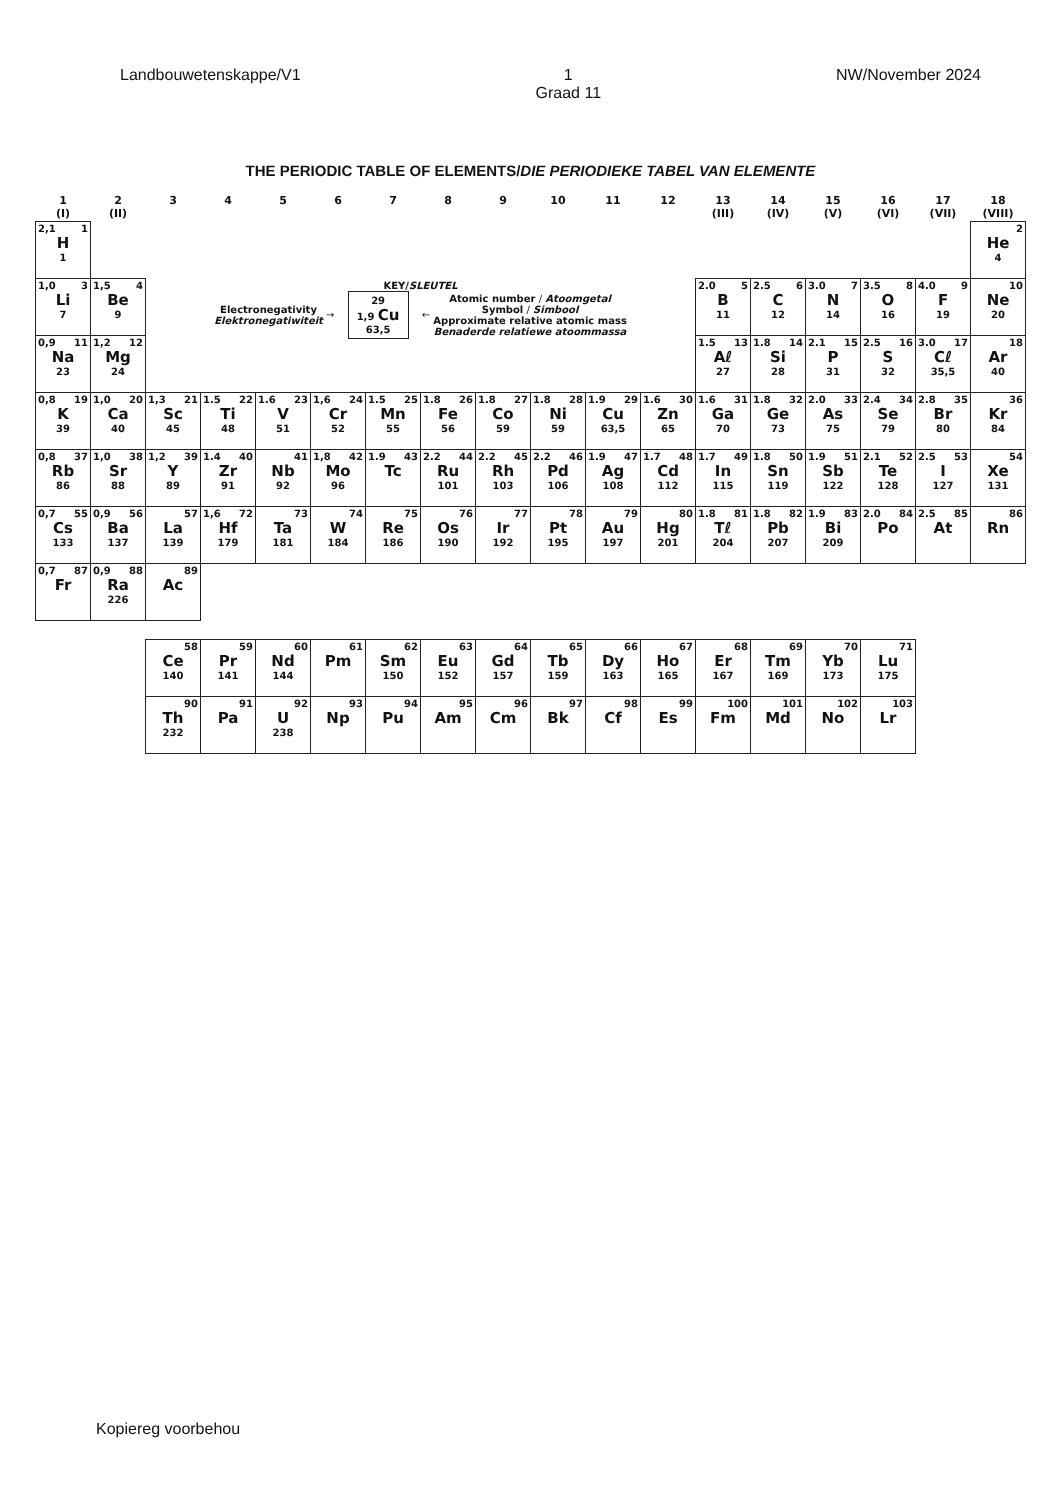Landbouwetenskappe/V1 1
Graad 11 NW/November 2024
THE PERIODIC TABLE OF ELEMENTS/DIE PERIODIEKE TABEL VAN ELEMENTE
| 1 (I) | 2 (II) | 3 | 4 | 5 | 6 | 7 | 8 | 9 | 10 | 11 | 12 | 13 (III) | 14 (IV) | 15 (V) | 16 (VI) | 17 (VII) | 18 (VIII) |
| --- | --- | --- | --- | --- | --- | --- | --- | --- | --- | --- | --- | --- | --- | --- | --- | --- | --- |
| 2,1 1 H 1 | | | | | | | | | | | | | | | | | 2 He 4 |
| 1,0 3 Li 7 | 1,5 4 Be 9 | KEY/ SLEUTEL Electronegativity Elektronegatiwiteit → 29 1,9 Cu 63,5 ← Atomic number / Atoomgetal Symbol / Simbool Approximate relative atomic mass Benaderde relatiewe atoommassa | | | | | | | | | | 2.0 5 B 11 | 2.5 6 C 12 | 3.0 7 N 14 | 3.5 8 O 16 | 4.0 9 F 19 | 10 Ne 20 |
| 0,9 11 Na 23 | 1,2 12 Mg 24 | | | | | | | | | | | 1.5 13 Aℓ 27 | 1.8 14 Si 28 | 2.1 15 P 31 | 2.5 16 S 32 | 3.0 17 Cℓ 35,5 | 18 Ar 40 |
| 0,8 19 K 39 | 1,0 20 Ca 40 | 1,3 21 Sc 45 | 1.5 22 Ti 48 | 1.6 23 V 51 | 1,6 24 Cr 52 | 1.5 25 Mn 55 | 1.8 26 Fe 56 | 1.8 27 Co 59 | 1.8 28 Ni 59 | 1.9 29 Cu 63,5 | 1.6 30 Zn 65 | 1.6 31 Ga 70 | 1.8 32 Ge 73 | 2.0 33 As 75 | 2.4 34 Se 79 | 2.8 35 Br 80 | 36 Kr 84 |
| 0,8 37 Rb 86 | 1,0 38 Sr 88 | 1,2 39 Y 89 | 1.4 40 Zr 91 | 41 Nb 92 | 1,8 42 Mo 96 | 1.9 43 Tc | 2.2 44 Ru 101 | 2.2 45 Rh 103 | 2.2 46 Pd 106 | 1.9 47 Ag 108 | 1.7 48 Cd 112 | 1.7 49 In 115 | 1.8 50 Sn 119 | 1.9 51 Sb 122 | 2.1 52 Te 128 | 2.5 53 I 127 | 54 Xe 131 |
| 0,7 55 Cs 133 | 0,9 56 Ba 137 | 57 La 139 | 1,6 72 Hf 179 | 73 Ta 181 | 74 W 184 | 75 Re 186 | 76 Os 190 | 77 Ir 192 | 78 Pt 195 | 79 Au 197 | 80 Hg 201 | 1.8 81 Tℓ 204 | 1.8 82 Pb 207 | 1.9 83 Bi 209 | 2.0 84 Po | 2.5 85 At | 86 Rn |
| 0,7 87 Fr | 0,9 88 Ra 226 | 89 Ac | | | | | | | | | | | | | | | |
| 58 Ce 140 | 59 Pr 141 | 60 Nd 144 | 61 Pm | 62 Sm 150 | 63 Eu 152 | 64 Gd 157 | 65 Tb 159 | 66 Dy 163 | 67 Ho 165 | 68 Er 167 | 69 Tm 169 | 70 Yb 173 | 71 Lu 175 |
| 90 Th 232 | 91 Pa | 92 U 238 | 93 Np | 94 Pu | 95 Am | 96 Cm | 97 Bk | 98 Cf | 99 Es | 100 Fm | 101 Md | 102 No | 103 Lr |
Kopiereg voorbehou